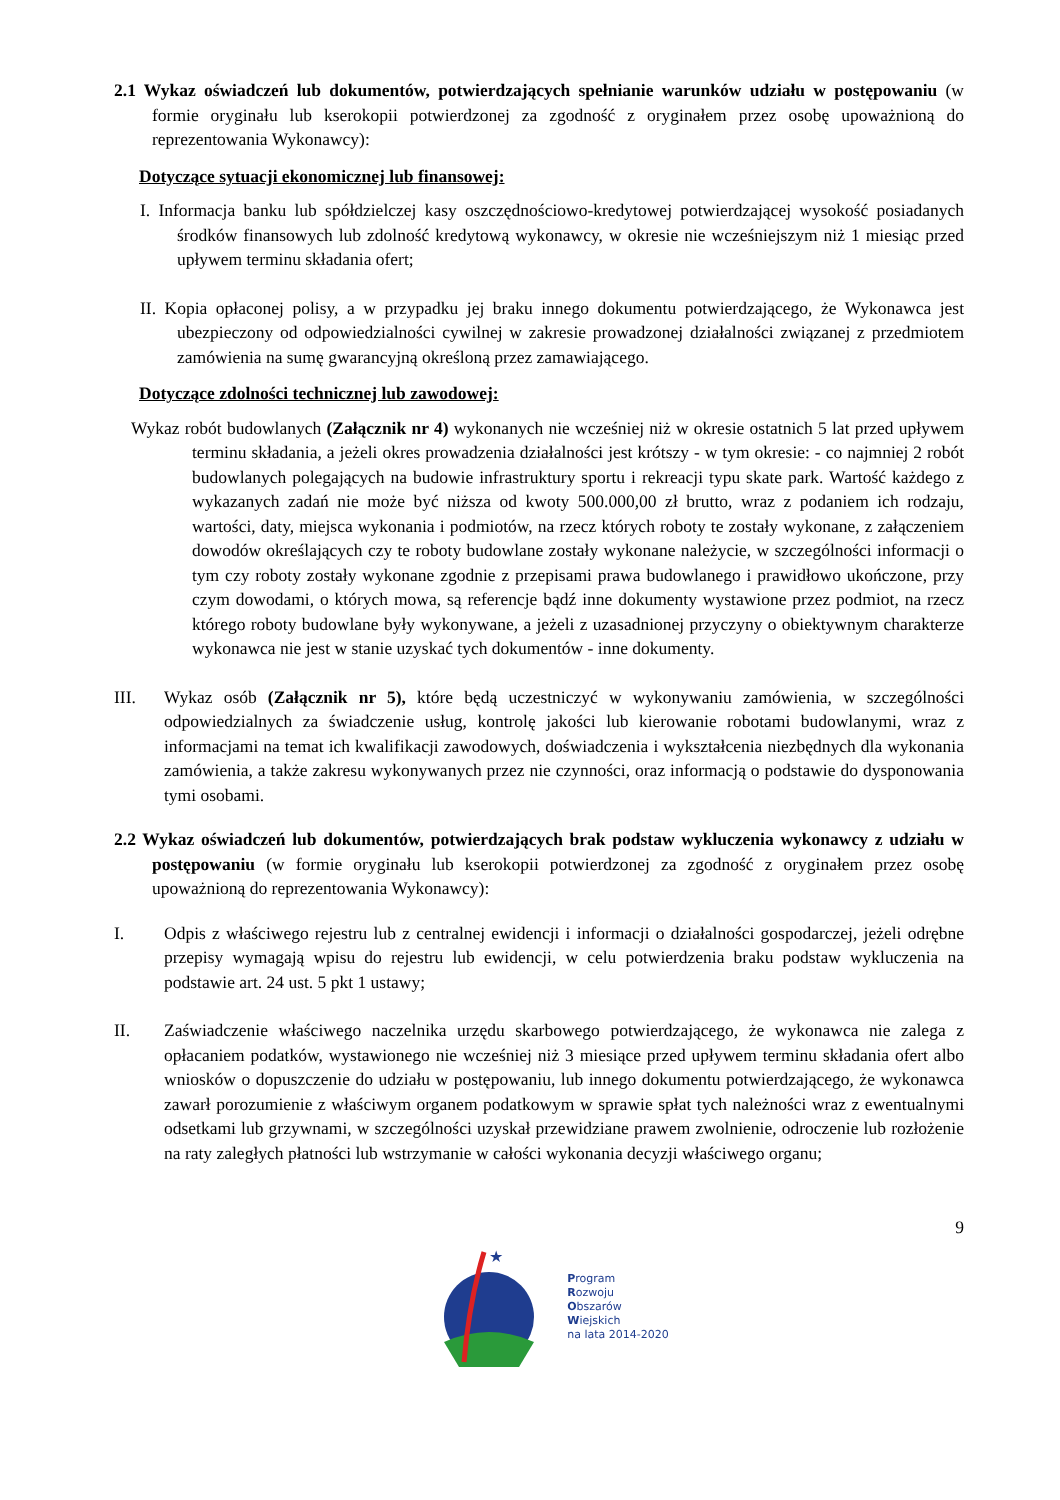2.1 Wykaz oświadczeń lub dokumentów, potwierdzających spełnianie warunków udziału w postępowaniu (w formie oryginału lub kserokopii potwierdzonej za zgodność z oryginałem przez osobę upoważnioną do reprezentowania Wykonawcy):
Dotyczące sytuacji ekonomicznej lub finansowej:
I. Informacja banku lub spółdzielczej kasy oszczędnościowo-kredytowej potwierdzającej wysokość posiadanych środków finansowych lub zdolność kredytową wykonawcy, w okresie nie wcześniejszym niż 1 miesiąc przed upływem terminu składania ofert;
II. Kopia opłaconej polisy, a w przypadku jej braku innego dokumentu potwierdzającego, że Wykonawca jest ubezpieczony od odpowiedzialności cywilnej w zakresie prowadzonej działalności związanej z przedmiotem zamówienia na sumę gwarancyjną określoną przez zamawiającego.
Dotyczące zdolności technicznej lub zawodowej:
Wykaz robót budowlanych (Załącznik nr 4) wykonanych nie wcześniej niż w okresie ostatnich 5 lat przed upływem terminu składania, a jeżeli okres prowadzenia działalności jest krótszy - w tym okresie: - co najmniej 2 robót budowlanych polegających na budowie infrastruktury sportu i rekreacji typu skate park. Wartość każdego z wykazanych zadań nie może być niższa od kwoty 500.000,00 zł brutto, wraz z podaniem ich rodzaju, wartości, daty, miejsca wykonania i podmiotów, na rzecz których roboty te zostały wykonane, z załączeniem dowodów określających czy te roboty budowlane zostały wykonane należycie, w szczególności informacji o tym czy roboty zostały wykonane zgodnie z przepisami prawa budowlanego i prawidłowo ukończone, przy czym dowodami, o których mowa, są referencje bądź inne dokumenty wystawione przez podmiot, na rzecz którego roboty budowlane były wykonywane, a jeżeli z uzasadnionej przyczyny o obiektywnym charakterze wykonawca nie jest w stanie uzyskać tych dokumentów - inne dokumenty.
III. Wykaz osób (Załącznik nr 5), które będą uczestniczyć w wykonywaniu zamówienia, w szczególności odpowiedzialnych za świadczenie usług, kontrolę jakości lub kierowanie robotami budowlanymi, wraz z informacjami na temat ich kwalifikacji zawodowych, doświadczenia i wykształcenia niezbędnych dla wykonania zamówienia, a także zakresu wykonywanych przez nie czynności, oraz informacją o podstawie do dysponowania tymi osobami.
2.2 Wykaz oświadczeń lub dokumentów, potwierdzających brak podstaw wykluczenia wykonawcy z udziału w postępowaniu (w formie oryginału lub kserokopii potwierdzonej za zgodność z oryginałem przez osobę upoważnioną do reprezentowania Wykonawcy):
I. Odpis z właściwego rejestru lub z centralnej ewidencji i informacji o działalności gospodarczej, jeżeli odrębne przepisy wymagają wpisu do rejestru lub ewidencji, w celu potwierdzenia braku podstaw wykluczenia na podstawie art. 24 ust. 5 pkt 1 ustawy;
II. Zaświadczenie właściwego naczelnika urzędu skarbowego potwierdzającego, że wykonawca nie zalega z opłacaniem podatków, wystawionego nie wcześniej niż 3 miesiące przed upływem terminu składania ofert albo wniosków o dopuszczenie do udziału w postępowaniu, lub innego dokumentu potwierdzającego, że wykonawca zawarł porozumienie z właściwym organem podatkowym w sprawie spłat tych należności wraz z ewentualnymi odsetkami lub grzywnami, w szczególności uzyskał przewidziane prawem zwolnienie, odroczenie lub rozłożenie na raty zaległych płatności lub wstrzymanie w całości wykonania decyzji właściwego organu;
9
★
Program
Rozwoju
Obszarów
Wiejskich
na lata 2014-2020